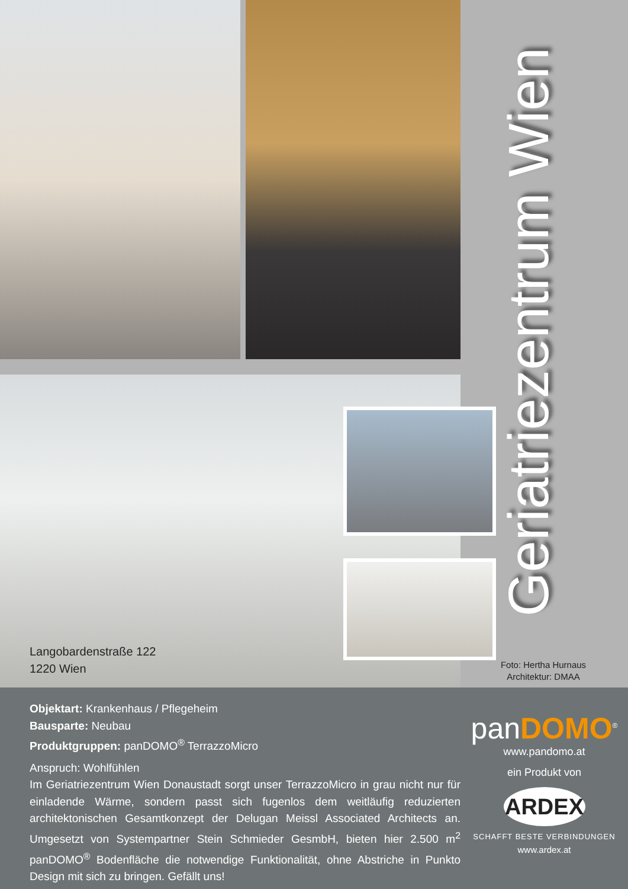Langobardenstraße 122
1220 Wien
Geriatriezentrum Wien
Foto: Hertha Hurnaus
Architektur: DMAA
Objektart: Krankenhaus / Pflegeheim
Bausparte: Neubau
Produktgruppen: panDOMO<sup>®</sup> TerrazzoMicro
Anspruch: Wohlfühlen
Im Geriatriezentrum Wien Donaustadt sorgt unser TerrazzoMicro in grau nicht nur für einladende Wärme, sondern passt sich fugenlos dem weitläufig reduzierten architektonischen Gesamtkonzept der Delugan Meissl Associated Architects an. Umgesetzt von Systempartner Stein Schmieder GesmbH, bieten hier 2.500 m<sup>2</sup> panDOMO<sup>®</sup> Bodenfläche die notwendige Funktionalität, ohne Abstriche in Punkto Design mit sich zu bringen. Gefällt uns!
panDOMO<sup>®</sup>
www.pandomo.at
ein Produkt von
ARDEX
SCHAFFT BESTE VERBINDUNGEN
www.ardex.at